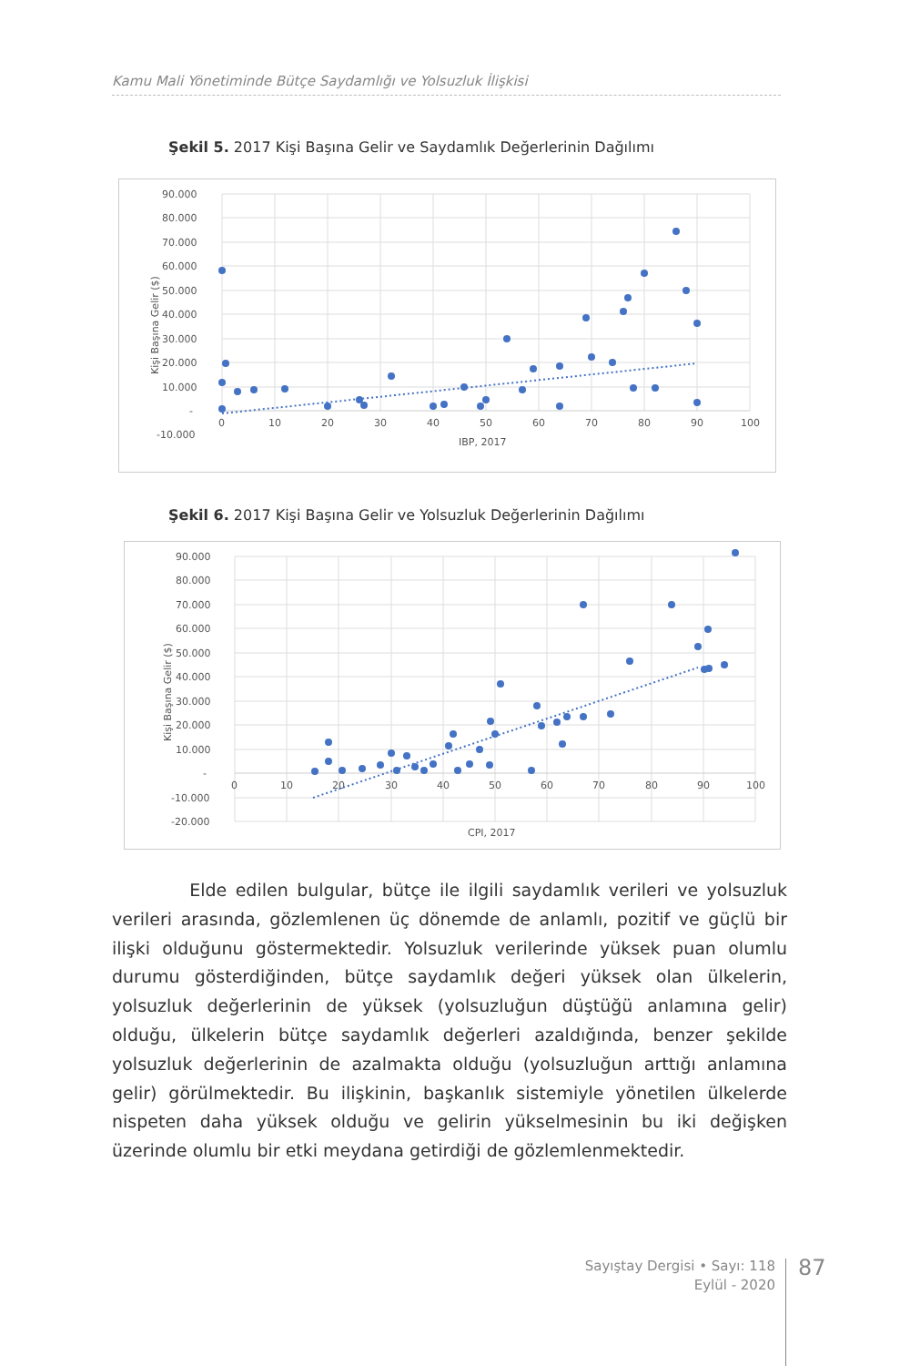Kamu Mali Yönetiminde Bütçe Saydamlığı ve Yolsuzluk İlişkisi
Şekil 5. 2017 Kişi Başına Gelir ve Saydamlık Değerlerinin Dağılımı
90.000
80.000
70.000
60.000
50.000
40.000
30.000
20.000
10.000
-
-10.000
0
10
20
30
40
50
60
70
80
90
100
IBP, 2017
Kişi Başına Gelir ($)
Şekil 6. 2017 Kişi Başına Gelir ve Yolsuzluk Değerlerinin Dağılımı
90.000
80.000
70.000
60.000
50.000
40.000
30.000
20.000
10.000
-
-10.000
-20.000
0
10
20
30
40
50
60
70
80
90
100
CPI, 2017
Kişi Başına Gelir ($)
Elde edilen bulgular, bütçe ile ilgili saydamlık verileri ve yolsuzluk verileri arasında, gözlemlenen üç dönemde de anlamlı, pozitif ve güçlü bir ilişki olduğunu göstermektedir. Yolsuzluk verilerinde yüksek puan olumlu durumu gösterdiğinden, bütçe saydamlık değeri yüksek olan ülkelerin, yolsuzluk değerlerinin de yüksek (yolsuzluğun düştüğü anlamına gelir) olduğu, ülkelerin bütçe saydamlık değerleri azaldığında, benzer şekilde yolsuzluk değerlerinin de azalmakta olduğu (yolsuzluğun arttığı anlamına gelir) görülmektedir. Bu ilişkinin, başkanlık sistemiyle yönetilen ülkelerde nispeten daha yüksek olduğu ve gelirin yükselmesinin bu iki değişken üzerinde olumlu bir etki meydana getirdiği de gözlemlenmektedir.
Sayıştay Dergisi • Sayı: 118
Eylül - 2020
87